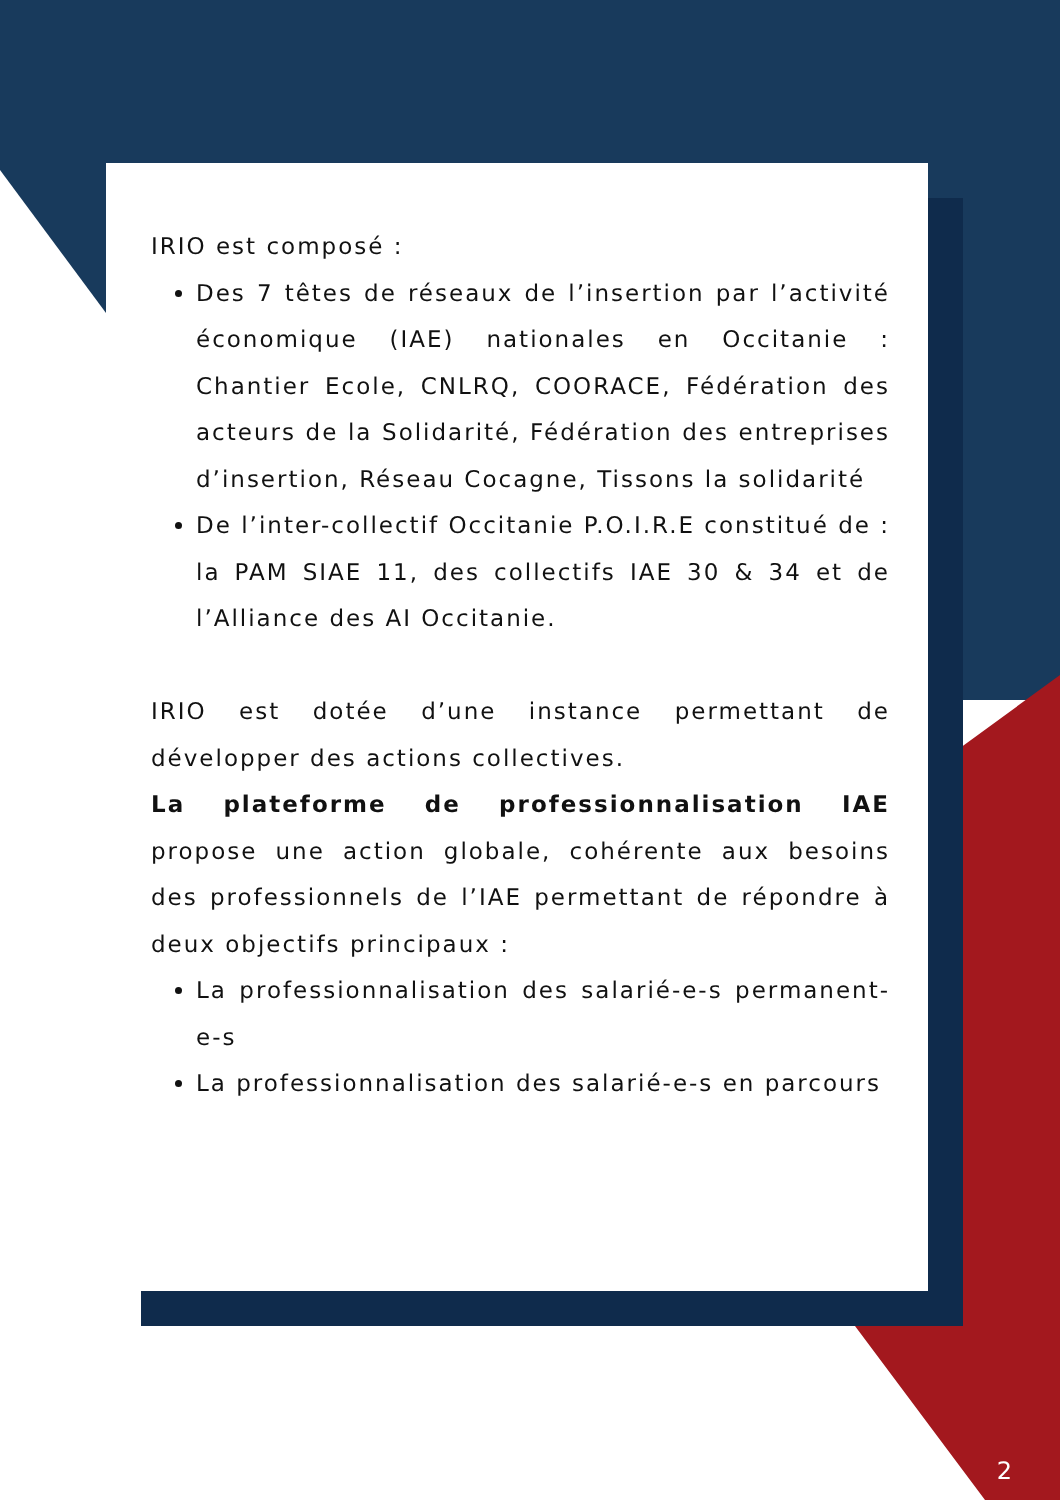IRIO est composé :
Des 7 têtes de réseaux de l’insertion par l’activité économique (IAE) nationales en Occitanie : Chantier Ecole, CNLRQ, COORACE, Fédération des acteurs de la Solidarité, Fédération des entreprises d’insertion, Réseau Cocagne, Tissons la solidarité
De l’inter-collectif Occitanie P.O.I.R.E constitué de : la PAM SIAE 11, des collectifs IAE 30 & 34 et de l’Alliance des AI Occitanie.
IRIO est dotée d’une instance permettant de développer des actions collectives.
La plateforme de professionnalisation IAE propose une action globale, cohérente aux besoins des professionnels de l’IAE permettant de répondre à deux objectifs principaux :
La professionnalisation des salarié-e-s permanent-e-s
La professionnalisation des salarié-e-s en parcours
2